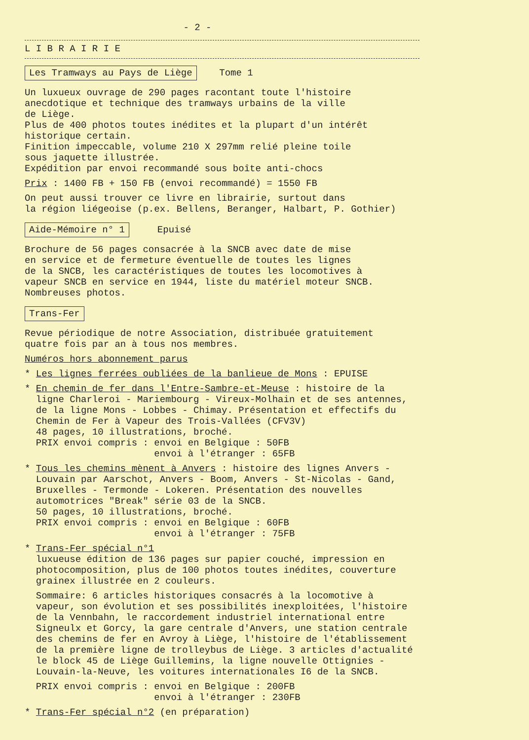- 2 -
L I B R A I R I E
Les Tramways au Pays de Liège Tome 1
Un luxueux ouvrage de 290 pages racontant toute l'histoire anecdotique et technique des tramways urbains de la ville de Liège. Plus de 400 photos toutes inédites et la plupart d'un intérêt historique certain. Finition impeccable, volume 210 X 297mm relié pleine toile sous jaquette illustrée. Expédition par envoi recommandé sous boîte anti-chocs
Prix : 1400 FB + 150 FB (envoi recommandé) = 1550 FB
On peut aussi trouver ce livre en librairie, surtout dans la région liégeoise (p.ex. Bellens, Beranger, Halbart, P. Gothier)
Aide-Mémoire n° 1 Epuisé
Brochure de 56 pages consacrée à la SNCB avec date de mise en service et de fermeture éventuelle de toutes les lignes de la SNCB, les caractéristiques de toutes les locomotives à vapeur SNCB en service en 1944, liste du matériel moteur SNCB. Nombreuses photos.
Trans-Fer
Revue périodique de notre Association, distribuée gratuitement quatre fois par an à tous nos membres.
Numéros hors abonnement parus
* Les lignes ferrées oubliées de la banlieue de Mons : EPUISE
* En chemin de fer dans l'Entre-Sambre-et-Meuse : histoire de la ligne Charleroi - Mariembourg - Vireux-Molhain et de ses antennes, de la ligne Mons - Lobbes - Chimay. Présentation et effectifs du Chemin de Fer à Vapeur des Trois-Vallées (CFV3V) 48 pages, 10 illustrations, broché. PRIX envoi compris : envoi en Belgique : 50FB envoi à l'étranger : 65FB
* Tous les chemins mènent à Anvers : histoire des lignes Anvers - Louvain par Aarschot, Anvers - Boom, Anvers - St-Nicolas - Gand, Bruxelles - Termonde - Lokeren. Présentation des nouvelles automotrices "Break" série 03 de la SNCB. 50 pages, 10 illustrations, broché. PRIX envoi compris : envoi en Belgique : 60FB envoi à l'étranger : 75FB
* Trans-Fer spécial n°1 luxueuse édition de 136 pages sur papier couché, impression en photocomposition, plus de 100 photos toutes inédites, couverture grainex illustrée en 2 couleurs.
Sommaire: 6 articles historiques consacrés à la locomotive à vapeur, son évolution et ses possibilités inexploitées, l'histoire de la Vennbahn, le raccordement industriel international entre Signeulx et Gorcy, la gare centrale d'Anvers, une station centrale des chemins de fer en Avroy à Liège, l'histoire de l'établissement de la première ligne de trolleybus de Liège. 3 articles d'actualité le block 45 de Liège Guillemins, la ligne nouvelle Ottignies - Louvain-la-Neuve, les voitures internationales I6 de la SNCB.
PRIX envoi compris : envoi en Belgique : 200FB envoi à l'étranger : 230FB
* Trans-Fer spécial n°2 (en préparation)